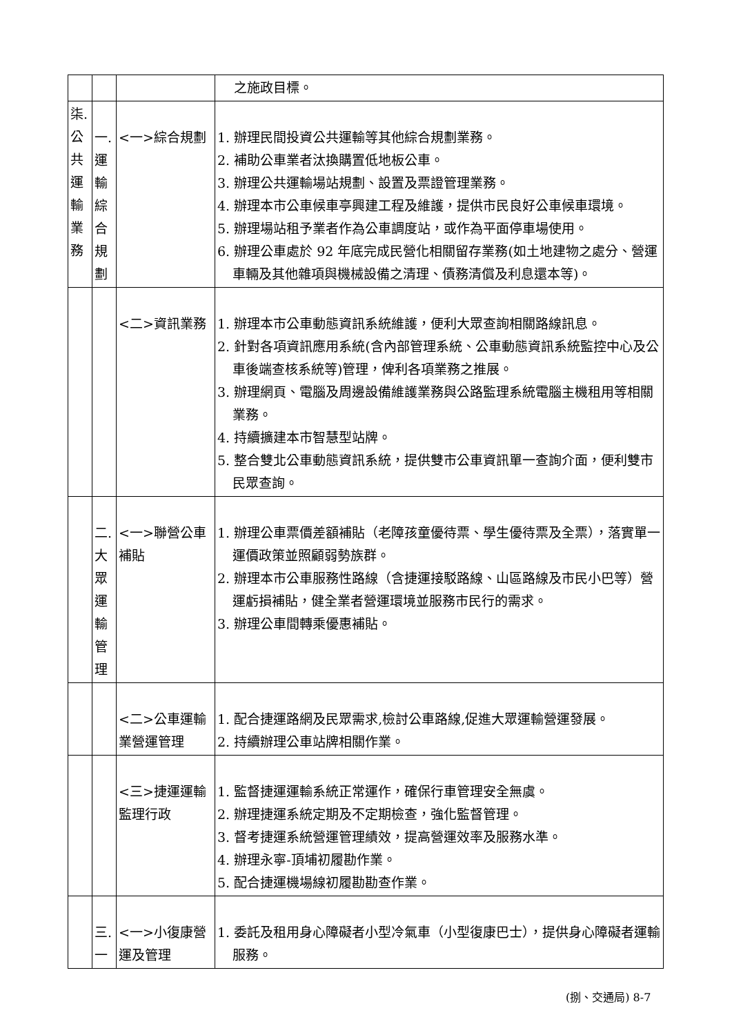| | | | 之施政目標。 |
| 柒.公共運輸業務 | 一.運輸綜合規劃 | <一>綜合規劃 | 1. 辦理民間投資公共運輸等其他綜合規劃業務。 2. 補助公車業者汰換購置低地板公車。 3. 辦理公共運輸場站規劃、設置及票證管理業務。 4. 辦理本市公車候車亭興建工程及維護，提供市民良好公車候車環境。 5. 辦理場站租予業者作為公車調度站，或作為平面停車場使用。 6. 辦理公車處於 92 年底完成民營化相關留存業務(如土地建物之處分、營運車輛及其他雜項與機械設備之清理、債務清償及利息還本等)。 |
| | | <二>資訊業務 | 1. 辦理本市公車動態資訊系統維護，便利大眾查詢相關路線訊息。 2. 針對各項資訊應用系統(含內部管理系統、公車動態資訊系統監控中心及公車後端查核系統等)管理，俾利各項業務之推展。 3. 辦理網頁、電腦及周邊設備維護業務與公路監理系統電腦主機租用等相關業務。 4. 持續擴建本市智慧型站牌。 5. 整合雙北公車動態資訊系統，提供雙市公車資訊單一查詢介面，便利雙市民眾查詢。 |
| | 二.大眾運輸管理 | <一>聯營公車補貼 | 1. 辦理公車票價差額補貼（老障孩童優待票、學生優待票及全票），落實單一運價政策並照顧弱勢族群。 2. 辦理本市公車服務性路線（含捷運接駁路線、山區路線及市民小巴等）營運虧損補貼，健全業者營運環境並服務市民行的需求。 3. 辦理公車間轉乘優惠補貼。 |
| | | <二>公車運輸業營運管理 | 1. 配合捷運路網及民眾需求,檢討公車路線,促進大眾運輸營運發展。 2. 持續辦理公車站牌相關作業。 |
| | | <三>捷運運輸監理行政 | 1. 監督捷運運輸系統正常運作，確保行車管理安全無虞。 2. 辦理捷運系統定期及不定期檢查，強化監督管理。 3. 督考捷運系統營運管理績效，提高營運效率及服務水準。 4. 辦理永寧-頂埔初履勘作業。 5. 配合捷運機場線初履勘勘查作業。 |
| | 三.一 | <一>小復康營運及管理 | 1. 委託及租用身心障礙者小型冷氣車（小型復康巴士），提供身心障礙者運輸服務。 |
(捌、交通局) 8-7